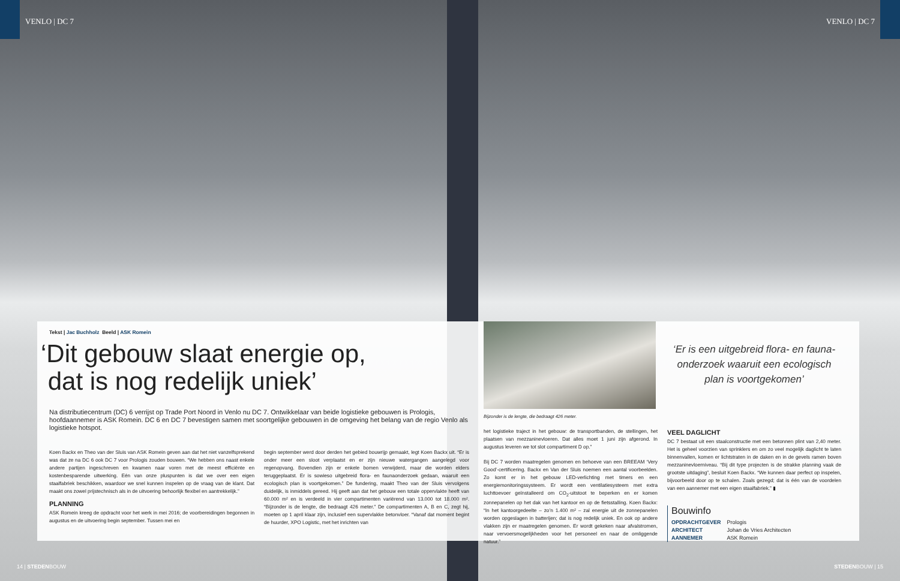VENLO | DC 7 VENLO | DC 7
Tekst | Jac Buchholz Beeld | ASK Romein
‘Dit gebouw slaat energie op,
dat is nog redelijk uniek’
Na distributiecentrum (DC) 6 verrijst op Trade Port Noord in Venlo nu DC 7. Ontwikkelaar van beide logistieke gebouwen is Prologis, hoofdaannemer is ASK Romein. DC 6 en DC 7 bevestigen samen met soortgelijke gebouwen in de omgeving het belang van de regio Venlo als logistieke hotspot.
Koen Backx en Theo van der Sluis van ASK Romein geven aan dat het niet vanzelfsprekend was dat ze na DC 6 ook DC 7 voor Prologis zouden bouwen. “We hebben ons naast enkele andere partijen ingeschreven en kwamen naar voren met de meest efficiënte en kostenbesparende uitwerking. Eén van onze pluspunten is dat we over een eigen staalfabriek beschikken, waardoor we snel kunnen inspelen op de vraag van de klant. Dat maakt ons zowel prijstechnisch als in de uitvoering behoorlijk flexibel en aantrekkelijk.”
PLANNING
ASK Romein kreeg de opdracht voor het werk in mei 2016; de voorbereidingen begonnen in augustus en de uitvoering begin september. Tussen mei en
begin september werd door derden het gebied bouwrijp gemaakt, legt Koen Backx uit. “Er is onder meer een sloot verplaatst en er zijn nieuwe watergangen aangelegd voor regenopvang. Bovendien zijn er enkele bomen verwijderd, maar die worden elders teruggeplaatst. Er is sowieso uitgebreid flora- en faunaonderzoek gedaan, waaruit een ecologisch plan is voortgekomen.” De fundering, maakt Theo van der Sluis vervolgens duidelijk, is inmiddels gereed. Hij geeft aan dat het gebouw een totale oppervlakte heeft van 60.000 m² en is verdeeld in vier compartimenten variërend van 13.000 tot 18.000 m². “Bijzonder is de lengte, die bedraagt 426 meter.” De compartimenten A, B en C, zegt hij, moeten op 1 april klaar zijn, inclusief een supervlakke betonvloer. “Vanaf dat moment begint de huurder, XPO Logistic, met het inrichten van
Bijzonder is de lengte, die bedraagt 426 meter.
het logistieke traject in het gebouw: de transportbanden, de stellingen, het plaatsen van mezzaninevloeren. Dat alles moet 1 juni zijn afgerond. In augustus leveren we tot slot compartiment D op.”
Bij DC 7 worden maatregelen genomen en behoeve van een BREEAM ‘Very Good’-certificering. Backx en Van der Sluis noemen een aantal voorbeelden. Zo komt er in het gebouw LED-verlichting met timers en een energiemonitoringssysteem. Er wordt een ventilatiesysteem met extra luchttoevoer geïnstalleerd om CO<sub>2</sub>-uitstoot te beperken en er komen zonnepanelen op het dak van het kantoor en op de fietsstalling. Koen Backx: “In het kantoorgedeelte – zo’n 1.400 m² – zal energie uit de zonnepanelen worden opgeslagen in batterijen; dat is nog redelijk uniek. En ook op andere vlakken zijn er maatregelen genomen. Er wordt gekeken naar afvalstromen, naar vervoersmogelijkheden voor het personeel en naar de omliggende natuur.”
‘Er is een uitgebreid flora- en fauna-onderzoek waaruit een ecologisch plan is voortgekomen’
VEEL DAGLICHT
DC 7 bestaat uit een staalconstructie met een betonnen plint van 2,40 meter. Het is geheel voorzien van sprinklers en om zo veel mogelijk daglicht te laten binnenvallen, komen er lichtstraten in de daken en in de gevels ramen boven mezzaninevloerniveau. “Bij dit type projecten is de strakke planning vaak de grootste uitdaging”, besluit Koen Backx. “We kunnen daar perfect op inspelen, bijvoorbeeld door op te schalen. Zoals gezegd; dat is één van de voordelen van een aannemer met een eigen staalfabriek.” ▮
| Bouwinfo | |
| OPDRACHTGEVER | Prologis |
| ARCHITECT | Johan de Vries Architecten |
| AANNEMER | ASK Romein |
14 | STEDENBOUW STEDENBOUW | 15